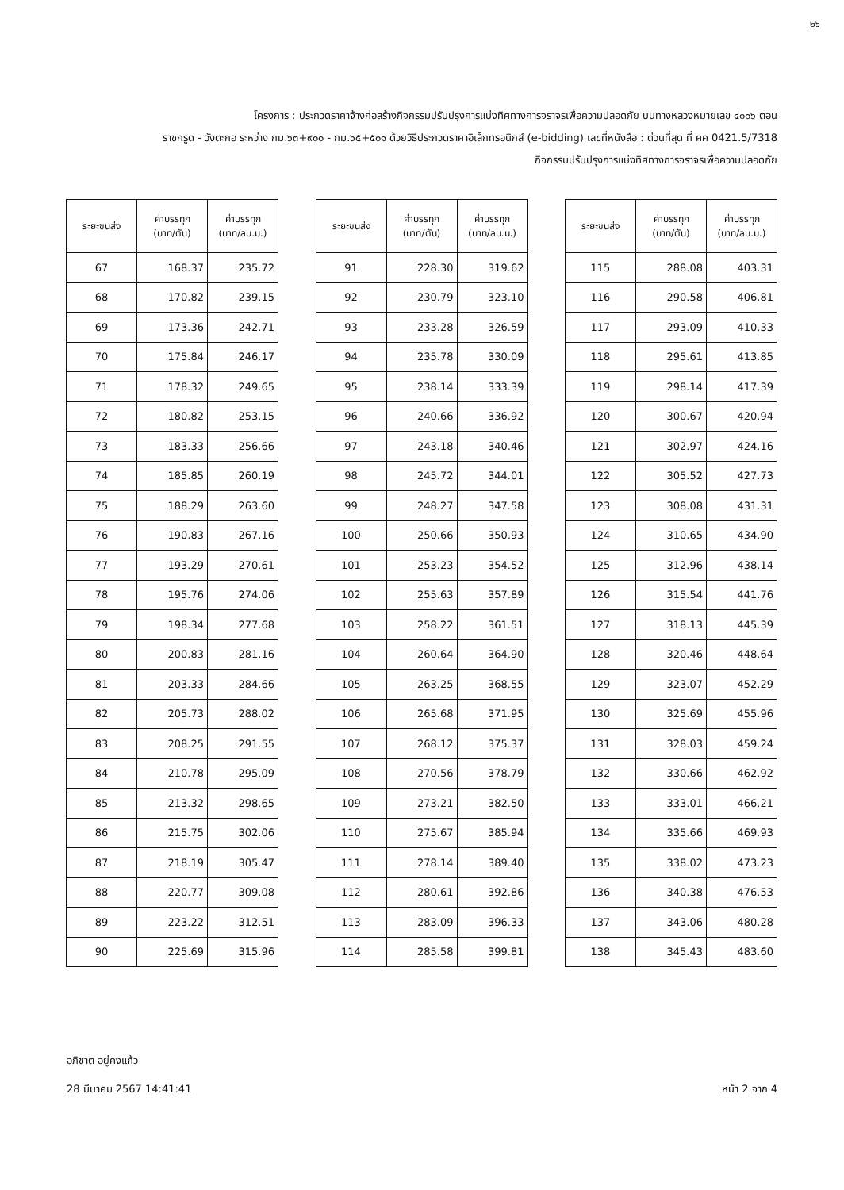๒๖
โครงการ : ประกวดราคาจ้างก่อสร้างกิจกรรมปรับปรุงการแบ่งทิศทางการจราจรเพื่อความปลอดภัย บนทางหลวงหมายเลข ๔๐๐๖ ตอน
ราชกรูด - วังตะกอ ระหว่าง กม.๖๓+๙๐๐ - กม.๖๕+๕๐๑ ด้วยวิธีประกวดราคาอิเล็กทรอนิกส์ (e-bidding) เลขที่หนังสือ : ด่วนที่สุด ที่ คค 0421.5/7318
กิจกรรมปรับปรุงการแบ่งทิศทางการจราจรเพื่อความปลอดภัย
| ระยะขนส่ง | ค่าบรรทุก (บาท/ตัน) | ค่าบรรทุก (บาท/ลบ.ม.) |
| --- | --- | --- |
| 67 | 168.37 | 235.72 |
| 68 | 170.82 | 239.15 |
| 69 | 173.36 | 242.71 |
| 70 | 175.84 | 246.17 |
| 71 | 178.32 | 249.65 |
| 72 | 180.82 | 253.15 |
| 73 | 183.33 | 256.66 |
| 74 | 185.85 | 260.19 |
| 75 | 188.29 | 263.60 |
| 76 | 190.83 | 267.16 |
| 77 | 193.29 | 270.61 |
| 78 | 195.76 | 274.06 |
| 79 | 198.34 | 277.68 |
| 80 | 200.83 | 281.16 |
| 81 | 203.33 | 284.66 |
| 82 | 205.73 | 288.02 |
| 83 | 208.25 | 291.55 |
| 84 | 210.78 | 295.09 |
| 85 | 213.32 | 298.65 |
| 86 | 215.75 | 302.06 |
| 87 | 218.19 | 305.47 |
| 88 | 220.77 | 309.08 |
| 89 | 223.22 | 312.51 |
| 90 | 225.69 | 315.96 |
| ระยะขนส่ง | ค่าบรรทุก (บาท/ตัน) | ค่าบรรทุก (บาท/ลบ.ม.) |
| --- | --- | --- |
| 91 | 228.30 | 319.62 |
| 92 | 230.79 | 323.10 |
| 93 | 233.28 | 326.59 |
| 94 | 235.78 | 330.09 |
| 95 | 238.14 | 333.39 |
| 96 | 240.66 | 336.92 |
| 97 | 243.18 | 340.46 |
| 98 | 245.72 | 344.01 |
| 99 | 248.27 | 347.58 |
| 100 | 250.66 | 350.93 |
| 101 | 253.23 | 354.52 |
| 102 | 255.63 | 357.89 |
| 103 | 258.22 | 361.51 |
| 104 | 260.64 | 364.90 |
| 105 | 263.25 | 368.55 |
| 106 | 265.68 | 371.95 |
| 107 | 268.12 | 375.37 |
| 108 | 270.56 | 378.79 |
| 109 | 273.21 | 382.50 |
| 110 | 275.67 | 385.94 |
| 111 | 278.14 | 389.40 |
| 112 | 280.61 | 392.86 |
| 113 | 283.09 | 396.33 |
| 114 | 285.58 | 399.81 |
| ระยะขนส่ง | ค่าบรรทุก (บาท/ตัน) | ค่าบรรทุก (บาท/ลบ.ม.) |
| --- | --- | --- |
| 115 | 288.08 | 403.31 |
| 116 | 290.58 | 406.81 |
| 117 | 293.09 | 410.33 |
| 118 | 295.61 | 413.85 |
| 119 | 298.14 | 417.39 |
| 120 | 300.67 | 420.94 |
| 121 | 302.97 | 424.16 |
| 122 | 305.52 | 427.73 |
| 123 | 308.08 | 431.31 |
| 124 | 310.65 | 434.90 |
| 125 | 312.96 | 438.14 |
| 126 | 315.54 | 441.76 |
| 127 | 318.13 | 445.39 |
| 128 | 320.46 | 448.64 |
| 129 | 323.07 | 452.29 |
| 130 | 325.69 | 455.96 |
| 131 | 328.03 | 459.24 |
| 132 | 330.66 | 462.92 |
| 133 | 333.01 | 466.21 |
| 134 | 335.66 | 469.93 |
| 135 | 338.02 | 473.23 |
| 136 | 340.38 | 476.53 |
| 137 | 343.06 | 480.28 |
| 138 | 345.43 | 483.60 |
อภิชาต อยู่คงแก้ว
28 มีนาคม 2567 14:41:41
หน้า 2 จาก 4